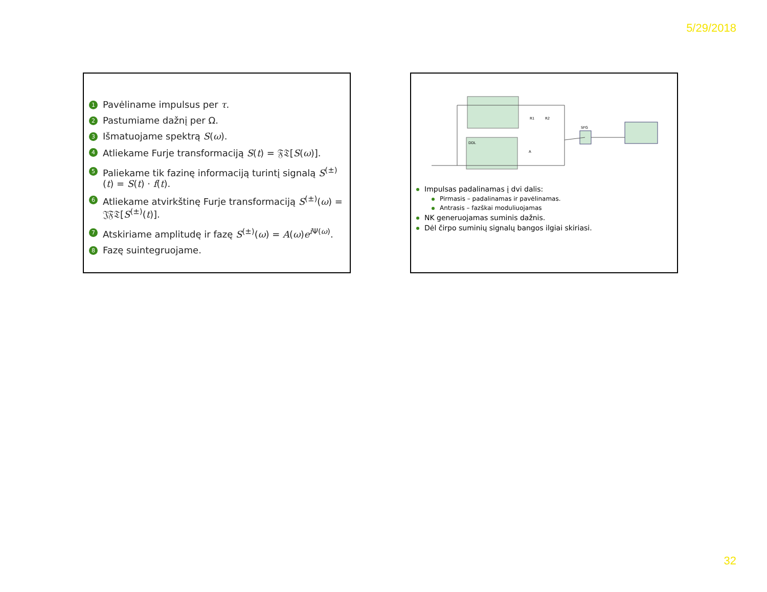5/29/2018
1 Pavėliname impulsus per τ.
2 Pastumiame dažnį per Ω.
3 Išmatuojame spektrą S(ω).
4 Atliekame Furje transformaciją S(t) = 𝔉𝔗[S(ω)].
5 Paliekame tik fazinę informaciją turintį signalą S<sup>(±)</sup>(t) = S(t) · f(t).
6 Atliekame atvirkštinę Furje transformaciją S<sup>(±)</sup>(ω) = 𝔍𝔉𝔗[S<sup>(±)</sup>(t)].
7 Atskiriame amplitudę ir fazę S<sup>(±)</sup>(ω) = A(ω)e<sup>i Ψ(ω)</sup>.
8 Fazę suintegruojame.
DDL
SFG
A
R1
R2
Impulsas padalinamas į dvi dalis:
Pirmasis – padalinamas ir pavėlinamas.
Antrasis – fazškai moduliuojamas
NK generuojamas suminis dažnis.
Dėl čirpo suminių signalų bangos ilgiai skiriasi.
32